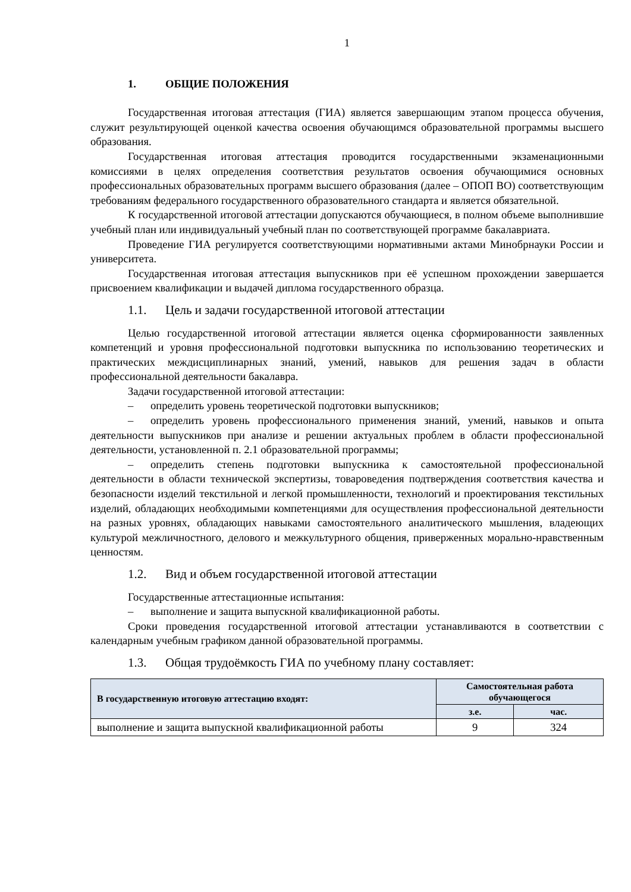1
1. ОБЩИЕ ПОЛОЖЕНИЯ
Государственная итоговая аттестация (ГИА) является завершающим этапом процесса обучения, служит результирующей оценкой качества освоения обучающимся образовательной программы высшего образования.
Государственная итоговая аттестация проводится государственными экзаменационными комиссиями в целях определения соответствия результатов освоения обучающимися основных профессиональных образовательных программ высшего образования (далее – ОПОП ВО) соответствующим требованиям федерального государственного образовательного стандарта и является обязательной.
К государственной итоговой аттестации допускаются обучающиеся, в полном объеме выполнившие учебный план или индивидуальный учебный план по соответствующей программе бакалавриата.
Проведение ГИА регулируется соответствующими нормативными актами Минобрнауки России и университета.
Государственная итоговая аттестация выпускников при её успешном прохождении завершается присвоением квалификации и выдачей диплома государственного образца.
1.1. Цель и задачи государственной итоговой аттестации
Целью государственной итоговой аттестации является оценка сформированности заявленных компетенций и уровня профессиональной подготовки выпускника по использованию теоретических и практических междисциплинарных знаний, умений, навыков для решения задач в области профессиональной деятельности бакалавра.
Задачи государственной итоговой аттестации:
– определить уровень теоретической подготовки выпускников;
– определить уровень профессионального применения знаний, умений, навыков и опыта деятельности выпускников при анализе и решении актуальных проблем в области профессиональной деятельности, установленной п. 2.1 образовательной программы;
– определить степень подготовки выпускника к самостоятельной профессиональной деятельности в области технической экспертизы, товароведения подтверждения соответствия качества и безопасности изделий текстильной и легкой промышленности, технологий и проектирования текстильных изделий, обладающих необходимыми компетенциями для осуществления профессиональной деятельности на разных уровнях, обладающих навыками самостоятельного аналитического мышления, владеющих культурой межличностного, делового и межкультурного общения, приверженных морально-нравственным ценностям.
1.2. Вид и объем государственной итоговой аттестации
Государственные аттестационные испытания:
– выполнение и защита выпускной квалификационной работы.
Сроки проведения государственной итоговой аттестации устанавливаются в соответствии с календарным учебным графиком данной образовательной программы.
1.3. Общая трудоёмкость ГИА по учебному плану составляет:
| В государственную итоговую аттестацию входят: | Самостоятельная работа обучающегося | |
| --- | --- | --- |
| | з.е. | час. |
| выполнение и защита выпускной квалификационной работы | 9 | 324 |